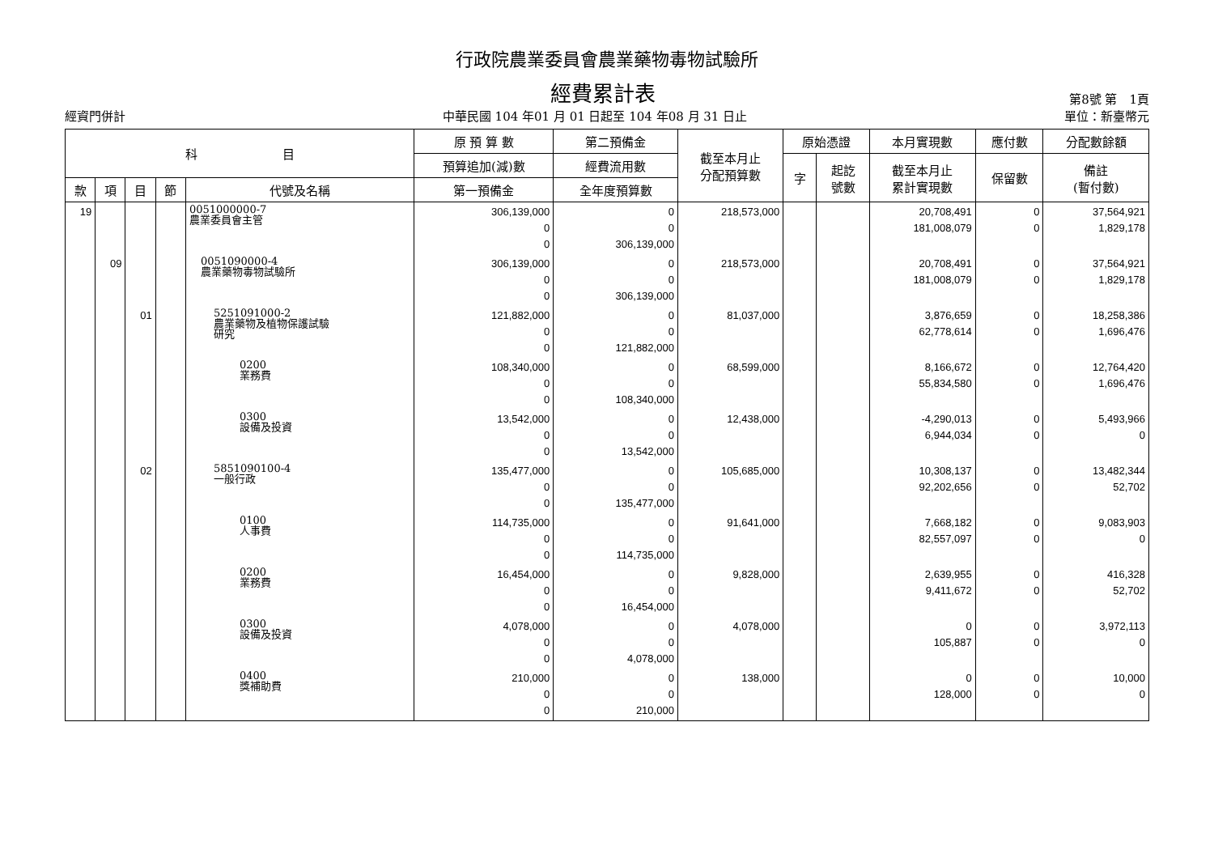行政院農業委員會農業藥物毒物試驗所
經費累計表
第8號 第　1頁
經資門併計 中華民國 104 年01 月 01 日起至 104 年08 月 31 日止 單位：新臺幣元
| 科 目 | | | | | 原 預 算 數 | 第二預備金 | 截至本月止 分配預算數 | 原始憑證 | | 本月實現數 | 應付數 | 分配數餘額 |
| --- | --- | --- | --- | --- | --- | --- | --- | --- | --- | --- | --- | --- |
| | | | | | 預算追加(減)數 | 經費流用數 | | 字 | 起訖 號數 | 截至本月止 累計實現數 | 保留數 | 備註 (暫付數) |
| 款 | 項 | 目 | 節 | 代號及名稱 | 第一預備金 | 全年度預算數 | | | | | | |
| 19 | | | | 0051000000-7 農業委員會主管 | 306,139,000 0 0 | 0 0 306,139,000 | 218,573,000 | | | 20,708,491 181,008,079 | 0 0 | 37,564,921 1,829,178 |
| | 09 | | | 0051090000-4 農業藥物毒物試驗所 | 306,139,000 0 0 | 0 0 306,139,000 | 218,573,000 | | | 20,708,491 181,008,079 | 0 0 | 37,564,921 1,829,178 |
| | | 01 | | 5251091000-2 農業藥物及植物保護試驗 研究 | 121,882,000 0 0 | 0 0 121,882,000 | 81,037,000 | | | 3,876,659 62,778,614 | 0 0 | 18,258,386 1,696,476 |
| | | | | 0200 業務費 | 108,340,000 0 0 | 0 0 108,340,000 | 68,599,000 | | | 8,166,672 55,834,580 | 0 0 | 12,764,420 1,696,476 |
| | | | | 0300 設備及投資 | 13,542,000 0 0 | 0 0 13,542,000 | 12,438,000 | | | -4,290,013 6,944,034 | 0 0 | 5,493,966 0 |
| | | 02 | | 5851090100-4 一般行政 | 135,477,000 0 0 | 0 0 135,477,000 | 105,685,000 | | | 10,308,137 92,202,656 | 0 0 | 13,482,344 52,702 |
| | | | | 0100 人事費 | 114,735,000 0 0 | 0 0 114,735,000 | 91,641,000 | | | 7,668,182 82,557,097 | 0 0 | 9,083,903 0 |
| | | | | 0200 業務費 | 16,454,000 0 0 | 0 0 16,454,000 | 9,828,000 | | | 2,639,955 9,411,672 | 0 0 | 416,328 52,702 |
| | | | | 0300 設備及投資 | 4,078,000 0 0 | 0 0 4,078,000 | 4,078,000 | | | 0 105,887 | 0 0 | 3,972,113 0 |
| | | | | 0400 獎補助費 | 210,000 0 0 | 0 0 210,000 | 138,000 | | | 0 128,000 | 0 0 | 10,000 0 |